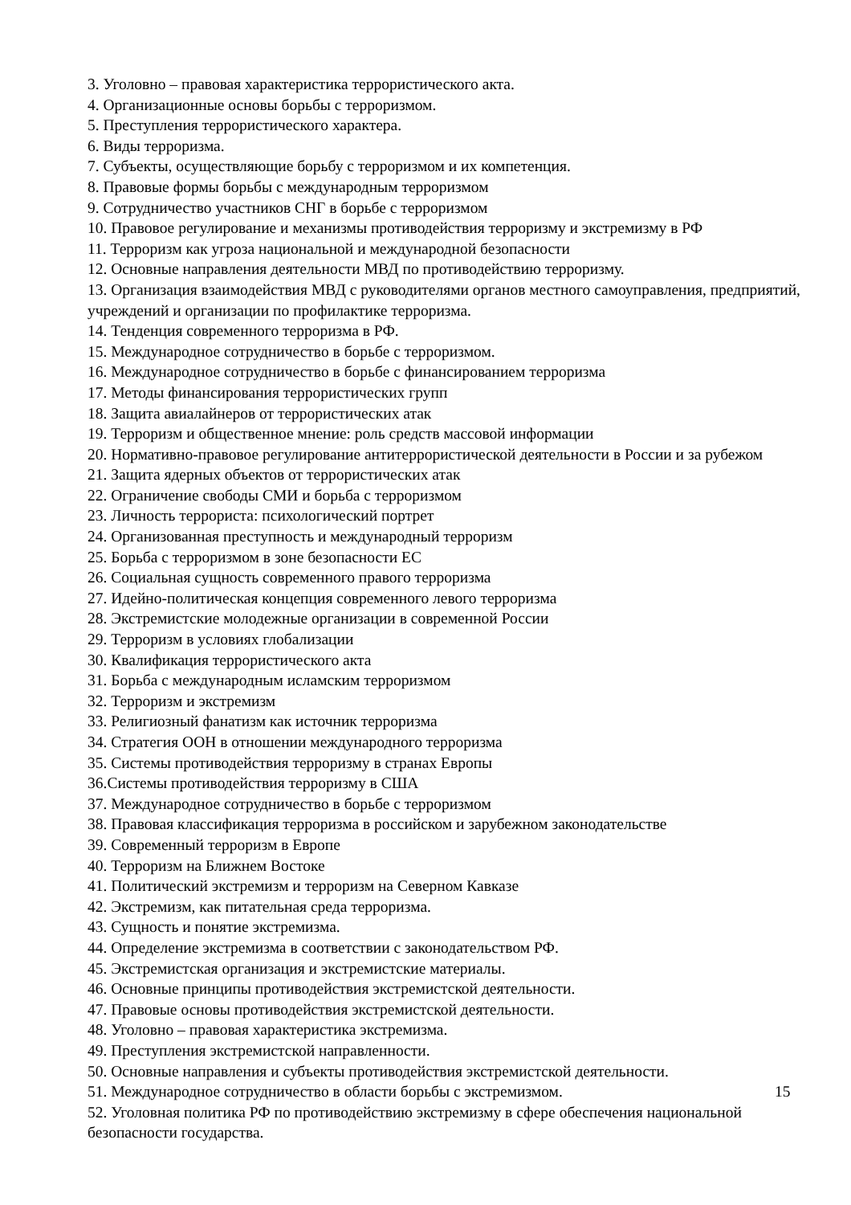3. Уголовно – правовая характеристика террористического акта.
4. Организационные основы борьбы с терроризмом.
5. Преступления террористического характера.
6. Виды терроризма.
7. Субъекты, осуществляющие борьбу с терроризмом и их компетенция.
8. Правовые формы борьбы с международным терроризмом
9. Сотрудничество участников СНГ в борьбе с терроризмом
10. Правовое регулирование и механизмы противодействия терроризму и экстремизму в РФ
11. Терроризм как угроза национальной и международной безопасности
12. Основные направления деятельности МВД по противодействию терроризму.
13. Организация взаимодействия МВД с руководителями органов местного самоуправления, предприятий, учреждений и организации по профилактике терроризма.
14. Тенденция современного терроризма в РФ.
15. Международное сотрудничество в борьбе с терроризмом.
16. Международное сотрудничество в борьбе с финансированием терроризма
17. Методы финансирования террористических групп
18. Защита авиалайнеров от террористических атак
19. Терроризм и общественное мнение: роль средств массовой информации
20. Нормативно-правовое регулирование антитеррористической деятельности в России и за рубежом
21. Защита ядерных объектов от террористических атак
22. Ограничение свободы СМИ и борьба с терроризмом
23. Личность террориста: психологический портрет
24. Организованная преступность и международный терроризм
25. Борьба с терроризмом в зоне безопасности ЕС
26. Социальная сущность современного правого терроризма
27. Идейно-политическая концепция современного левого терроризма
28. Экстремистские молодежные организации в современной России
29. Терроризм в условиях глобализации
30. Квалификация террористического акта
31. Борьба с международным исламским терроризмом
32. Терроризм и экстремизм
33. Религиозный фанатизм как источник терроризма
34. Стратегия ООН в отношении международного терроризма
35. Системы противодействия терроризму в странах Европы
36.Системы противодействия терроризму в США
37. Международное сотрудничество в борьбе с терроризмом
38. Правовая классификация терроризма в российском и зарубежном законодательстве
39. Современный терроризм в Европе
40. Терроризм на Ближнем Востоке
41. Политический экстремизм и терроризм на Северном Кавказе
42. Экстремизм, как питательная среда терроризма.
43. Сущность и понятие экстремизма.
44. Определение экстремизма в соответствии с законодательством РФ.
45. Экстремистская организация и экстремистские материалы.
46. Основные принципы противодействия экстремистской деятельности.
47. Правовые основы противодействия экстремистской деятельности.
48. Уголовно – правовая характеристика экстремизма.
49. Преступления экстремистской направленности.
50. Основные направления и субъекты противодействия экстремистской деятельности.
51. Международное сотрудничество в области борьбы с экстремизмом.
52. Уголовная политика РФ по противодействию экстремизму в сфере обеспечения национальной безопасности государства.
15